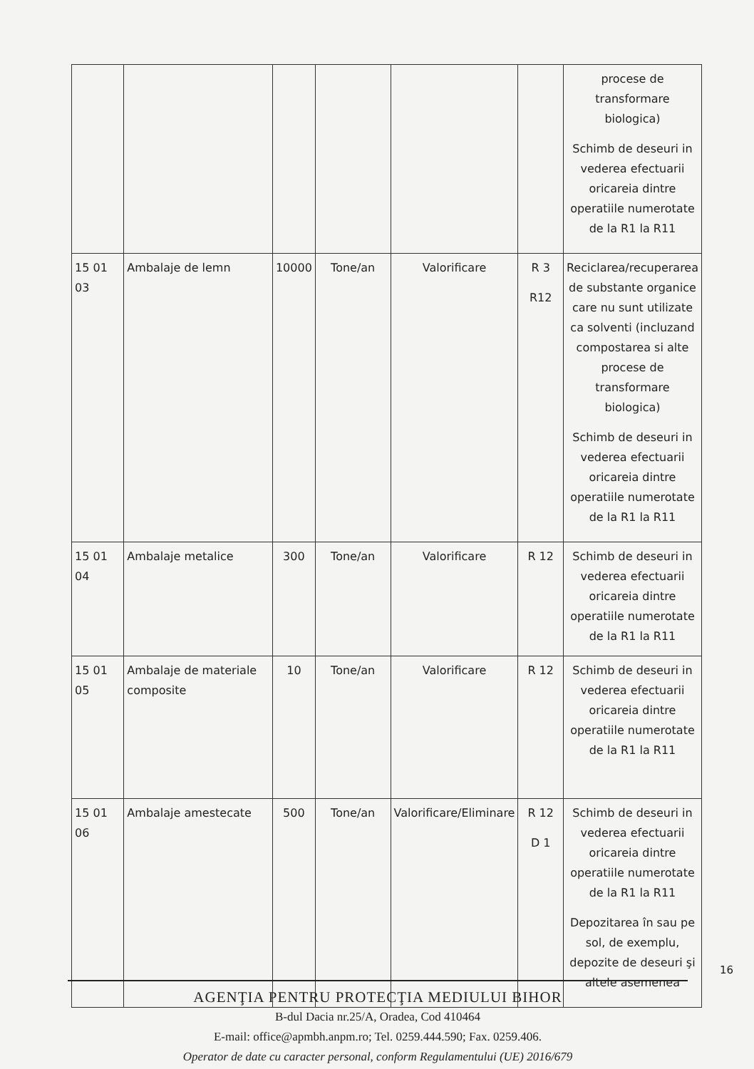| | | | | | | procese de transformare biologica) Schimb de deseuri in vederea efectuarii oricareia dintre operatiile numerotate de la R1 la R11 |
| 15 01 03 | Ambalaje de lemn | 10000 | Tone/an | Valorificare | R 3 R12 | Reciclarea/recuperarea de substante organice care nu sunt utilizate ca solventi (incluzand compostarea si alte procese de transformare biologica) Schimb de deseuri in vederea efectuarii oricareia dintre operatiile numerotate de la R1 la R11 |
| 15 01 04 | Ambalaje metalice | 300 | Tone/an | Valorificare | R 12 | Schimb de deseuri in vederea efectuarii oricareia dintre operatiile numerotate de la R1 la R11 |
| 15 01 05 | Ambalaje de materiale composite | 10 | Tone/an | Valorificare | R 12 | Schimb de deseuri in vederea efectuarii oricareia dintre operatiile numerotate de la R1 la R11 |
| 15 01 06 | Ambalaje amestecate | 500 | Tone/an | Valorificare/Eliminare | R 12 D 1 | Schimb de deseuri in vederea efectuarii oricareia dintre operatiile numerotate de la R1 la R11 Depozitarea în sau pe sol, de exemplu, depozite de deseuri şi altele asemenea |
16
AGENŢIA PENTRU PROTECŢIA MEDIULUI BIHOR
B-dul Dacia nr.25/A, Oradea, Cod 410464
E-mail: office@apmbh.anpm.ro; Tel. 0259.444.590; Fax. 0259.406.
Operator de date cu caracter personal, conform Regulamentului (UE) 2016/679